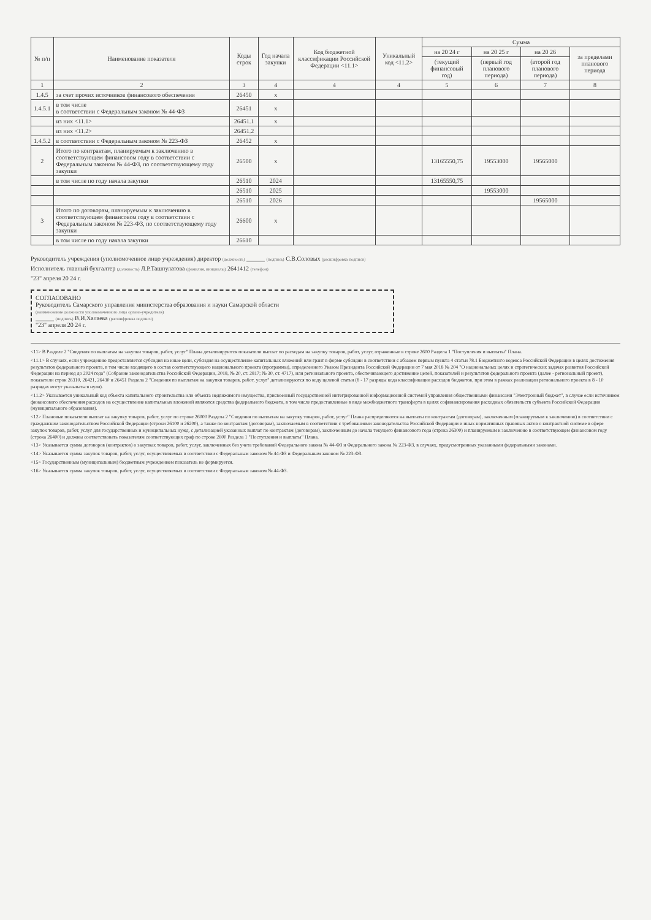| № п/п | Наименование показателя | Коды строк | Год начала закупки | Код бюджетной классификации Российской Федерации <11.1> | Уникальный код <11.2> | Сумма | | | |
| --- | --- | --- | --- | --- | --- | --- | --- | --- | --- |
| | | | | | | на 20 24 г | на 20 25 г | на 20 26 | за пределами планового периода |
| | | | | | | (текущий финансовый год) | (первый год планового периода) | (второй год планового периода) | |
| 1 | 2 | 3 | 4 | 4 | 4 | 5 | 6 | 7 | 8 |
| 1.4.5 | за счет прочих источников финансового обеспечения | 26450 | x | | | | | | |
| 1.4.5.1 | в том числе в соответствии с Федеральным законом № 44-ФЗ | 26451 | x | | | | | | |
| | из них <11.1> | 26451.1 | x | | | | | | |
| | из них <11.2> | 26451.2 | | | | | | | |
| 1.4.5.2 | в соответствии с Федеральным законом № 223-ФЗ | 26452 | x | | | | | | |
| 2 | Итого по контрактам, планируемым к заключению в соответствующем финансовом году в соответствии с Федеральным законом № 44-ФЗ, по соответствующему году закупки | 26500 | x | | | 13165550,75 | 19553000 | 19565000 | |
| | в том числе по году начала закупки | 26510 | 2024 | | | 13165550,75 | | | |
| | | 26510 | 2025 | | | | 19553000 | | |
| | | 26510 | 2026 | | | | | 19565000 | |
| 3 | Итого по договорам, планируемым к заключению в соответствующем финансовом году в соответствии с Федеральным законом № 223-ФЗ, по соответствующему году закупки | 26600 | x | | | | | | |
| | в том числе по году начала закупки | 26610 | | | | | | | |
Руководитель учреждения (уполномоченное лицо учреждения) директор (должность) ______ (подпись) С.В.Соловых (расшифровка подписи)
Исполнитель главный бухгалтер (должность) Л.Р.Ташпулатова (фамилия, инициалы) 2641412 (телефон)
"23" апреля 20 24 г.
СОГЛАСОВАНО
Руководитель Самарского управления министерства образования и науки Самарской области
(наименование должности уполномоченного лица органа-учредителя)
______ (подпись) В.И.Халаева (расшифровка подписи)
"23" апреля 20 24 г.
<11> В Разделе 2 "Сведения по выплатам на закупки товаров, работ, услуг" Плана детализируются показатели выплат по расходам на закупку товаров, работ, услуг, отраженные в строке 2600 Раздела 1 "Поступления и выплаты" Плана.
<11.1> В случаях, если учреждению предоставляется субсидия на иные цели, субсидия на осуществление капитальных вложений или грант в форме субсидии в соответствии с абзацем первым пункта 4 статьи 78.1 Бюджетного кодекса Российской Федерации в целях достижения результатов федерального проекта, в том числе входящего в состав соответствующего национального проекта (программы), определенного Указом Президента Российской Федерации от 7 мая 2018 № 204 "О национальных целях и стратегических задачах развития Российской Федерации на период до 2024 года" (Собрание законодательства Российской Федерации, 2018, № 20, ст. 2817; № 30, ст. 4717), или регионального проекта, обеспечивающего достижение целей, показателей и результатов федерального проекта (далее - региональный проект), показатели строк 26310, 26421, 26430 и 26451 Раздела 2 "Сведения по выплатам на закупки товаров, работ, услуг" детализируются по коду целевой статьи (8 - 17 разряды кода классификации расходов бюджетов, при этом в рамках реализации регионального проекта в 8 - 10 разрядах могут указываться нули).
<11.2> Указывается уникальный код объекта капитального строительства или объекта недвижимого имущества, присвоенный государственной интегрированной информационной системой управления общественными финансами "Электронный бюджет", в случае если источником финансового обеспечения расходов на осуществление капитальных вложений являются средства федерального бюджета, в том числе предоставленные в виде межбюджетного трансферта в целях софинансирования расходных обязательств субъекта Российской Федерации (муниципального образования).
<12> Плановые показатели выплат на закупку товаров, работ, услуг по строке 26000 Раздела 2 "Сведения по выплатам на закупку товаров, работ, услуг" Плана распределяются на выплаты по контрактам (договорам), заключенным (планируемым к заключению) в соответствии с гражданским законодательством Российской Федерации (строки 26100 и 26200), а также по контрактам (договорам), заключаемым в соответствии с требованиями законодательства Российской Федерации и иных нормативных правовых актов о контрактной системе в сфере закупок товаров, работ, услуг для государственных и муниципальных нужд, с детализацией указанных выплат по контрактам (договорам), заключенным до начала текущего финансового года (строка 26300) и планируемым к заключению в соответствующем финансовом году (строка 26400) и должны соответствовать показателям соответствующих граф по строке 2600 Раздела 1 "Поступления и выплаты" Плана.
<13> Указывается сумма договоров (контрактов) о закупках товаров, работ, услуг, заключенных без учета требований Федерального закона № 44-ФЗ и Федерального закона № 223-ФЗ, в случаях, предусмотренных указанными федеральными законами.
<14> Указывается сумма закупок товаров, работ, услуг, осуществляемых в соответствии с Федеральным законом № 44-ФЗ и Федеральным законом № 223-ФЗ.
<15> Государственным (муниципальным) бюджетным учреждением показатель не формируется.
<16> Указывается сумма закупок товаров, работ, услуг, осуществляемых в соответствии с Федеральным законом № 44-ФЗ.